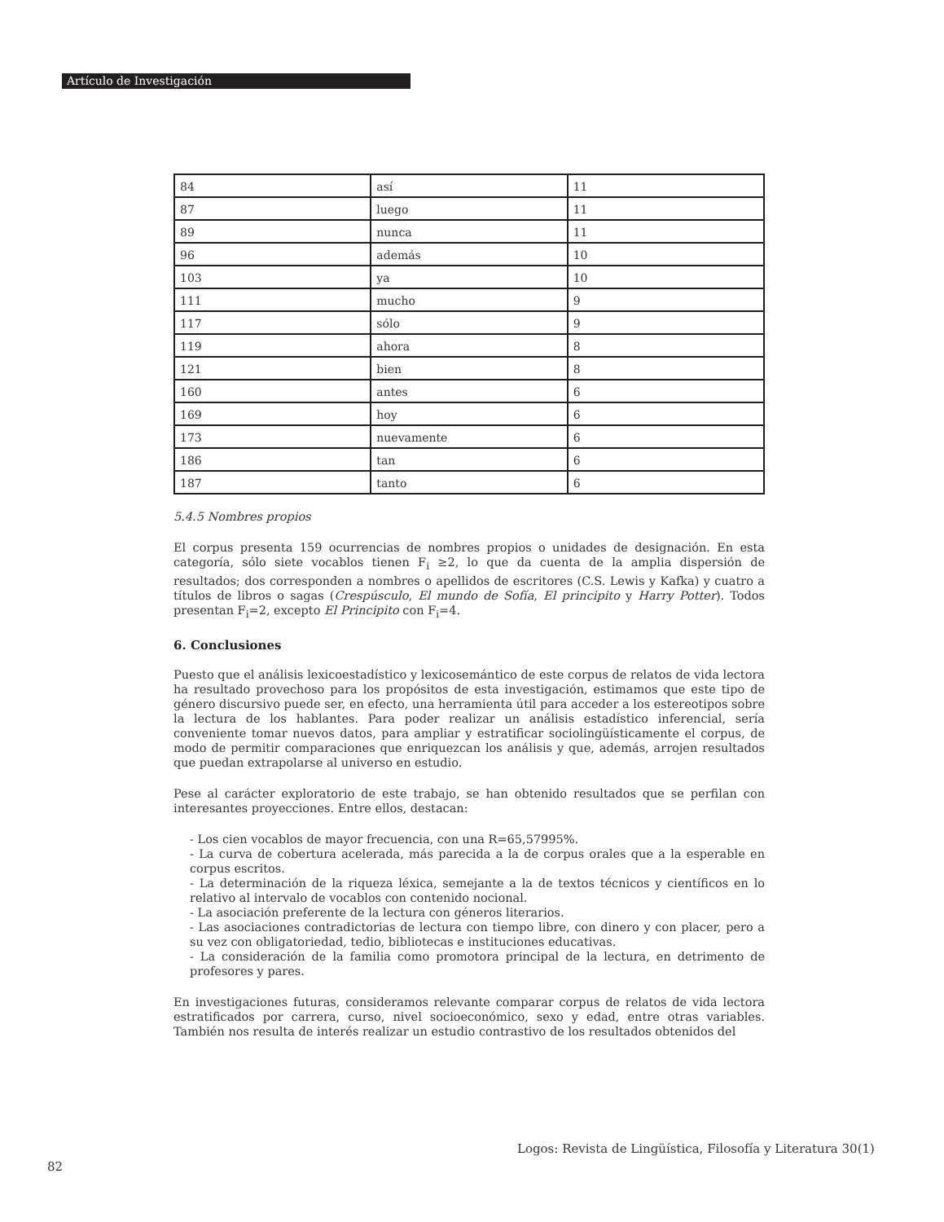Artículo de Investigación
| 84 | así | 11 |
| 87 | luego | 11 |
| 89 | nunca | 11 |
| 96 | además | 10 |
| 103 | ya | 10 |
| 111 | mucho | 9 |
| 117 | sólo | 9 |
| 119 | ahora | 8 |
| 121 | bien | 8 |
| 160 | antes | 6 |
| 169 | hoy | 6 |
| 173 | nuevamente | 6 |
| 186 | tan | 6 |
| 187 | tanto | 6 |
5.4.5 Nombres propios
El corpus presenta 159 ocurrencias de nombres propios o unidades de designación. En esta categoría, sólo siete vocablos tienen F<sub>i</sub> ≥2, lo que da cuenta de la amplia dispersión de resultados; dos corresponden a nombres o apellidos de escritores (C.S. Lewis y Kafka) y cuatro a títulos de libros o sagas (Crespúsculo, El mundo de Sofía, El principito y Harry Potter). Todos presentan F<sub>i</sub>=2, excepto El Principito con F<sub>i</sub>=4.
6. Conclusiones
Puesto que el análisis lexicoestadístico y lexicosemántico de este corpus de relatos de vida lectora ha resultado provechoso para los propósitos de esta investigación, estimamos que este tipo de género discursivo puede ser, en efecto, una herramienta útil para acceder a los estereotipos sobre la lectura de los hablantes. Para poder realizar un análisis estadístico inferencial, sería conveniente tomar nuevos datos, para ampliar y estratificar sociolingüísticamente el corpus, de modo de permitir comparaciones que enriquezcan los análisis y que, además, arrojen resultados que puedan extrapolarse al universo en estudio.
Pese al carácter exploratorio de este trabajo, se han obtenido resultados que se perfilan con interesantes proyecciones. Entre ellos, destacan:
- Los cien vocablos de mayor frecuencia, con una R=65,57995%.
- La curva de cobertura acelerada, más parecida a la de corpus orales que a la esperable en corpus escritos.
- La determinación de la riqueza léxica, semejante a la de textos técnicos y científicos en lo relativo al intervalo de vocablos con contenido nocional.
- La asociación preferente de la lectura con géneros literarios.
- Las asociaciones contradictorias de lectura con tiempo libre, con dinero y con placer, pero a su vez con obligatoriedad, tedio, bibliotecas e instituciones educativas.
- La consideración de la familia como promotora principal de la lectura, en detrimento de profesores y pares.
En investigaciones futuras, consideramos relevante comparar corpus de relatos de vida lectora estratificados por carrera, curso, nivel socioeconómico, sexo y edad, entre otras variables. También nos resulta de interés realizar un estudio contrastivo de los resultados obtenidos del
Logos: Revista de Lingüística, Filosofía y Literatura 30(1)
82